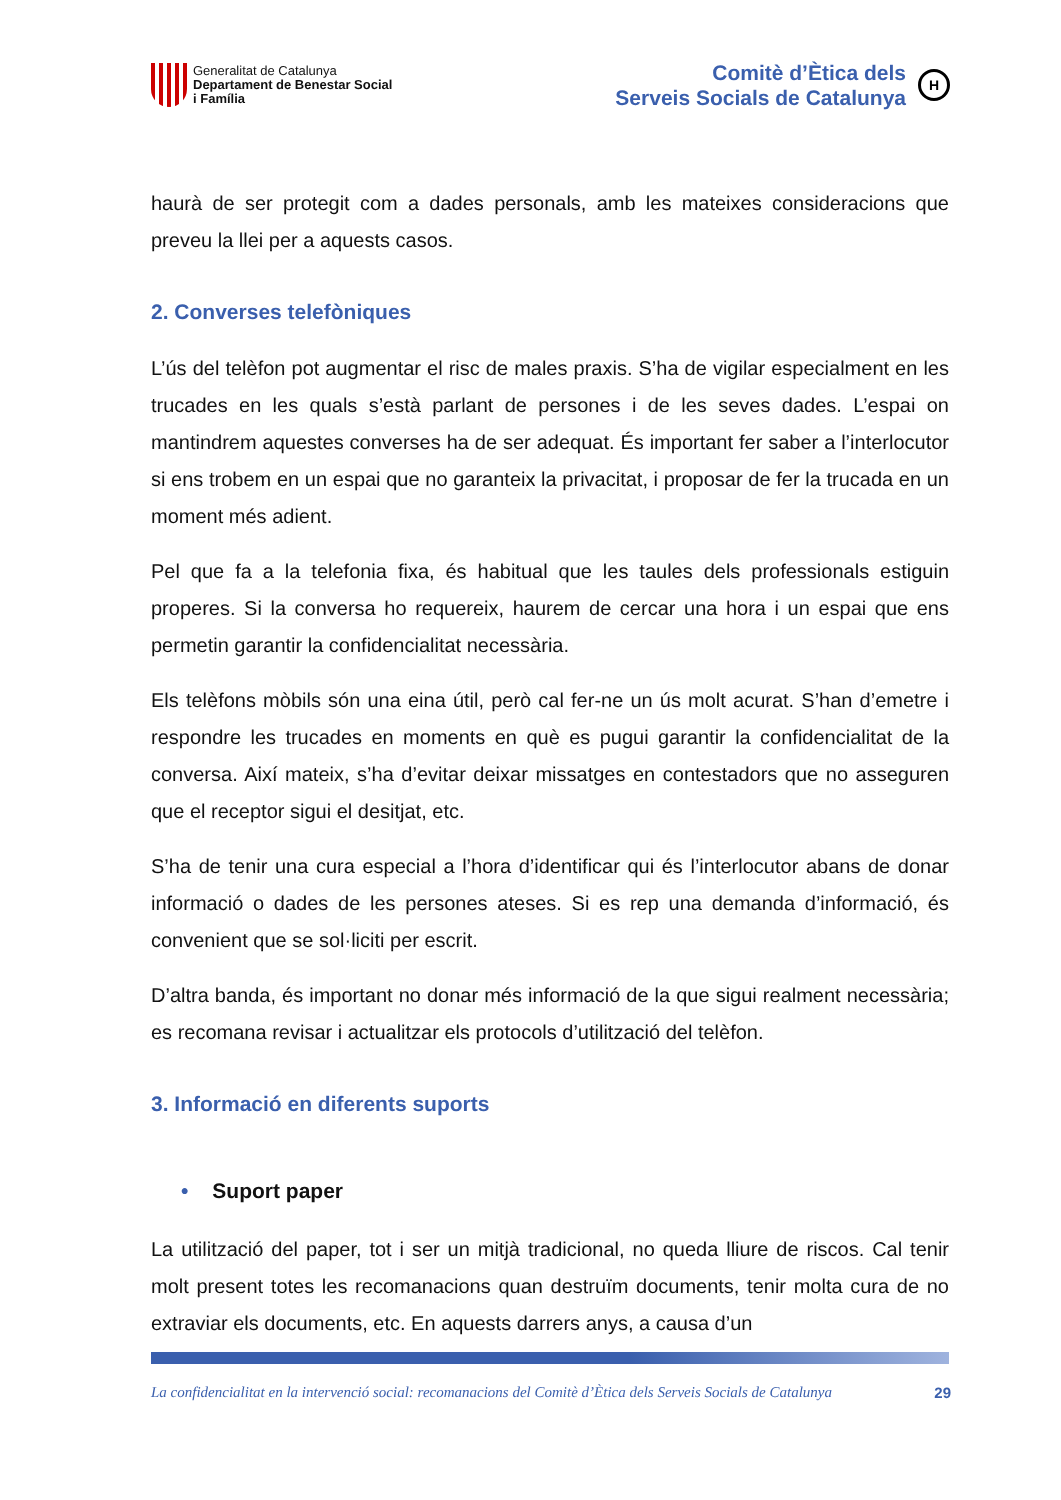Generalitat de Catalunya
Departament de Benestar Social
i Família
Comitè d’Ètica dels
Serveis Socials de Catalunya
H
haurà de ser protegit com a dades personals, amb les mateixes consideracions que preveu la llei per a aquests casos.
2. Converses telefòniques
L’ús del telèfon pot augmentar el risc de males praxis. S’ha de vigilar especialment en les trucades en les quals s’està parlant de persones i de les seves dades. L’espai on mantindrem aquestes converses ha de ser adequat. És important fer saber a l’interlocutor si ens trobem en un espai que no garanteix la privacitat, i proposar de fer la trucada en un moment més adient.
Pel que fa a la telefonia fixa, és habitual que les taules dels professionals estiguin properes. Si la conversa ho requereix, haurem de cercar una hora i un espai que ens permetin garantir la confidencialitat necessària.
Els telèfons mòbils són una eina útil, però cal fer-ne un ús molt acurat. S’han d’emetre i respondre les trucades en moments en què es pugui garantir la confidencialitat de la conversa. Així mateix, s’ha d’evitar deixar missatges en contestadors que no asseguren que el receptor sigui el desitjat, etc.
S’ha de tenir una cura especial a l’hora d’identificar qui és l’interlocutor abans de donar informació o dades de les persones ateses. Si es rep una demanda d’informació, és convenient que se sol·liciti per escrit.
D’altra banda, és important no donar més informació de la que sigui realment necessària; es recomana revisar i actualitzar els protocols d’utilització del telèfon.
3. Informació en diferents suports
• Suport paper
La utilització del paper, tot i ser un mitjà tradicional, no queda lliure de riscos. Cal tenir molt present totes les recomanacions quan destruïm documents, tenir molta cura de no extraviar els documents, etc. En aquests darrers anys, a causa d’un
La confidencialitat en la intervenció social: recomanacions del Comitè d’Ètica dels Serveis Socials de Catalunya 29